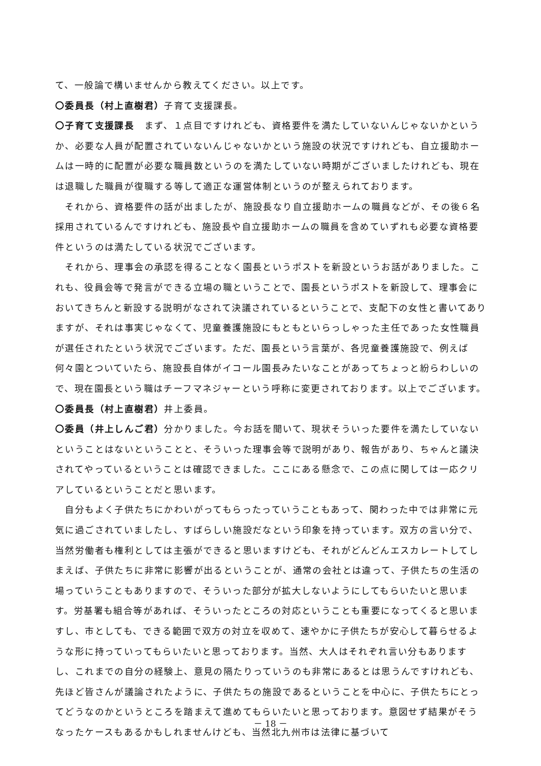て、一般論で構いませんから教えてください。以上です。
〇委員長（村上直樹君）子育て支援課長。
〇子育て支援課長　まず、１点目ですけれども、資格要件を満たしていないんじゃないかというか、必要な人員が配置されていないんじゃないかという施設の状況ですけれども、自立援助ホームは一時的に配置が必要な職員数というのを満たしていない時期がございましたけれども、現在は退職した職員が復職する等して適正な運営体制というのが整えられております。
　それから、資格要件の話が出ましたが、施設長なり自立援助ホームの職員などが、その後６名採用されているんですけれども、施設長や自立援助ホームの職員を含めていずれも必要な資格要件というのは満たしている状況でございます。
　それから、理事会の承認を得ることなく園長というポストを新設というお話がありました。これも、役員会等で発言ができる立場の職ということで、園長というポストを新設して、理事会においてきちんと新設する説明がなされて決議されているということで、支配下の女性と書いてありますが、それは事実じゃなくて、児童養護施設にもともといらっしゃった主任であった女性職員が選任されたという状況でございます。ただ、園長という言葉が、各児童養護施設で、例えば何々園とついていたら、施設長自体がイコール園長みたいなことがあってちょっと紛らわしいので、現在園長という職はチーフマネジャーという呼称に変更されております。以上でございます。
〇委員長（村上直樹君）井上委員。
〇委員（井上しんご君）分かりました。今お話を聞いて、現状そういった要件を満たしていないということはないということと、そういった理事会等で説明があり、報告があり、ちゃんと議決されてやっているということは確認できました。ここにある懸念で、この点に関しては一応クリアしているということだと思います。
　自分もよく子供たちにかわいがってもらったっていうこともあって、関わった中では非常に元気に過ごされていましたし、すばらしい施設だなという印象を持っています。双方の言い分で、当然労働者も権利としては主張ができると思いますけども、それがどんどんエスカレートしてしまえば、子供たちに非常に影響が出るということが、通常の会社とは違って、子供たちの生活の場っていうこともありますので、そういった部分が拡大しないようにしてもらいたいと思います。労基署も組合等があれば、そういったところの対応ということも重要になってくると思いますし、市としても、できる範囲で双方の対立を収めて、速やかに子供たちが安心して暮らせるような形に持っていってもらいたいと思っております。当然、大人はそれぞれ言い分もありますし、これまでの自分の経験上、意見の隔たりっていうのも非常にあるとは思うんですけれども、先ほど皆さんが議論されたように、子供たちの施設であるということを中心に、子供たちにとってどうなのかというところを踏まえて進めてもらいたいと思っております。意図せず結果がそうなったケースもあるかもしれませんけども、当然北九州市は法律に基づいて
－ 18 －